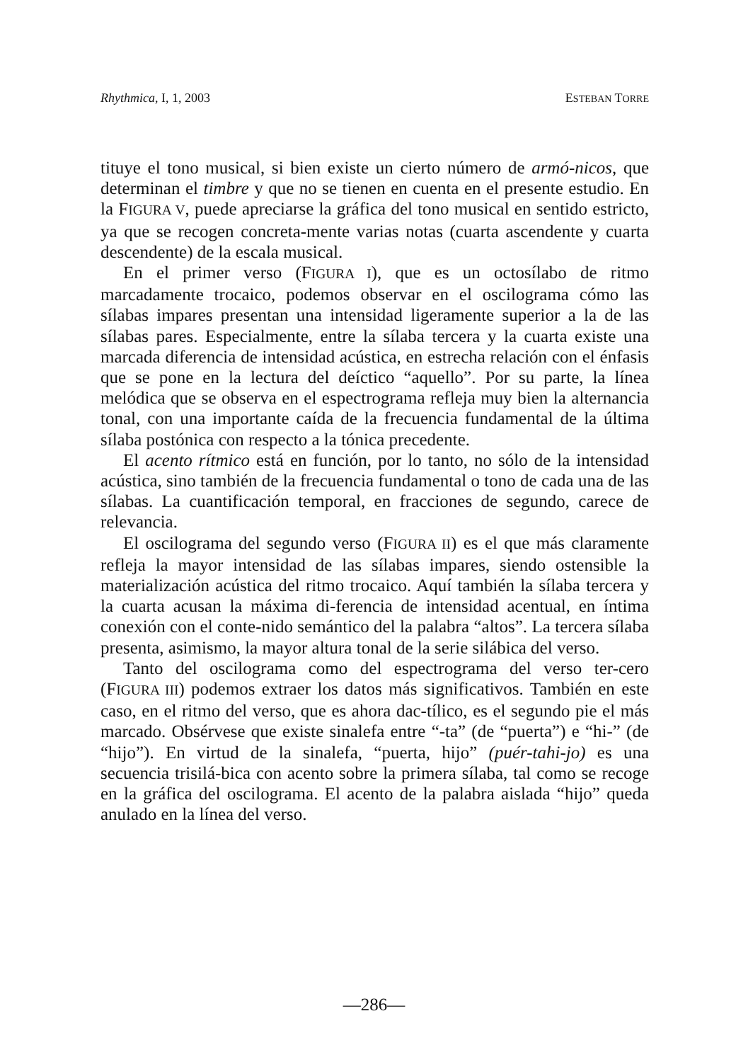Rhythmica, I, 1, 2003 ESTEBAN TORRE
tituye el tono musical, si bien existe un cierto número de armó-nicos, que determinan el timbre y que no se tienen en cuenta en el presente estudio. En la FIGURA V, puede apreciarse la gráfica del tono musical en sentido estricto, ya que se recogen concreta-mente varias notas (cuarta ascendente y cuarta descendente) de la escala musical.
En el primer verso (FIGURA I), que es un octosílabo de ritmo marcadamente trocaico, podemos observar en el oscilograma cómo las sílabas impares presentan una intensidad ligeramente superior a la de las sílabas pares. Especialmente, entre la sílaba tercera y la cuarta existe una marcada diferencia de intensidad acústica, en estrecha relación con el énfasis que se pone en la lectura del deíctico “aquello”. Por su parte, la línea melódica que se observa en el espectrograma refleja muy bien la alternancia tonal, con una importante caída de la frecuencia fundamental de la última sílaba postónica con respecto a la tónica precedente.
El acento rítmico está en función, por lo tanto, no sólo de la intensidad acústica, sino también de la frecuencia fundamental o tono de cada una de las sílabas. La cuantificación temporal, en fracciones de segundo, carece de relevancia.
El oscilograma del segundo verso (FIGURA II) es el que más claramente refleja la mayor intensidad de las sílabas impares, siendo ostensible la materialización acústica del ritmo trocaico. Aquí también la sílaba tercera y la cuarta acusan la máxima di-ferencia de intensidad acentual, en íntima conexión con el conte-nido semántico del la palabra “altos”. La tercera sílaba presenta, asimismo, la mayor altura tonal de la serie silábica del verso.
Tanto del oscilograma como del espectrograma del verso ter-cero (FIGURA III) podemos extraer los datos más significativos. También en este caso, en el ritmo del verso, que es ahora dac-tílico, es el segundo pie el más marcado. Obsérvese que existe sinalefa entre “-ta” (de “puerta”) e “hi-” (de “hijo”). En virtud de la sinalefa, “puerta, hijo” (puér-tahi-jo) es una secuencia trisilá-bica con acento sobre la primera sílaba, tal como se recoge en la gráfica del oscilograma. El acento de la palabra aislada “hijo” queda anulado en la línea del verso.
—286—